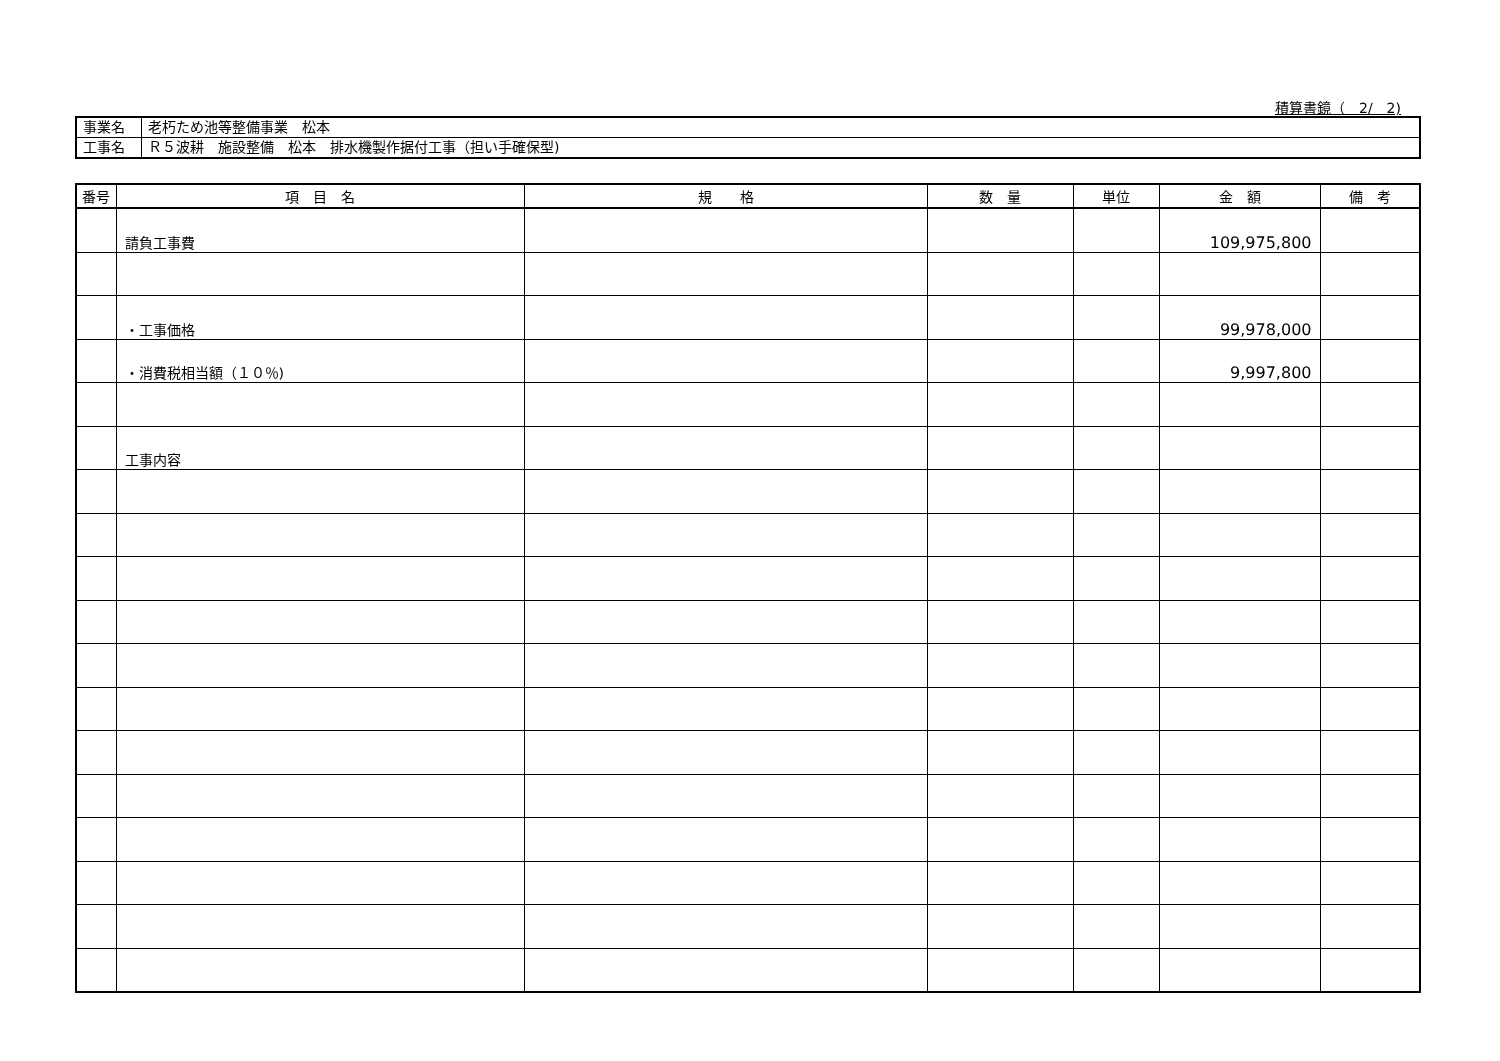積算書鏡（　2/　2)
| 事業名 | 老朽ため池等整備事業 松本 |
| 工事名 | Ｒ５波耕 施設整備 松本 排水機製作据付工事（担い手確保型) |
| 番号 | 項 目 名 | 規 格 | 数 量 | 単位 | 金 額 | 備 考 |
| --- | --- | --- | --- | --- | --- | --- |
| | 請負工事費 | | | | 109,975,800 | |
| | ・工事価格 | | | | 99,978,000 | |
| | ・消費税相当額（１０％) | | | | 9,997,800 | |
| | 工事内容 | | | | | |